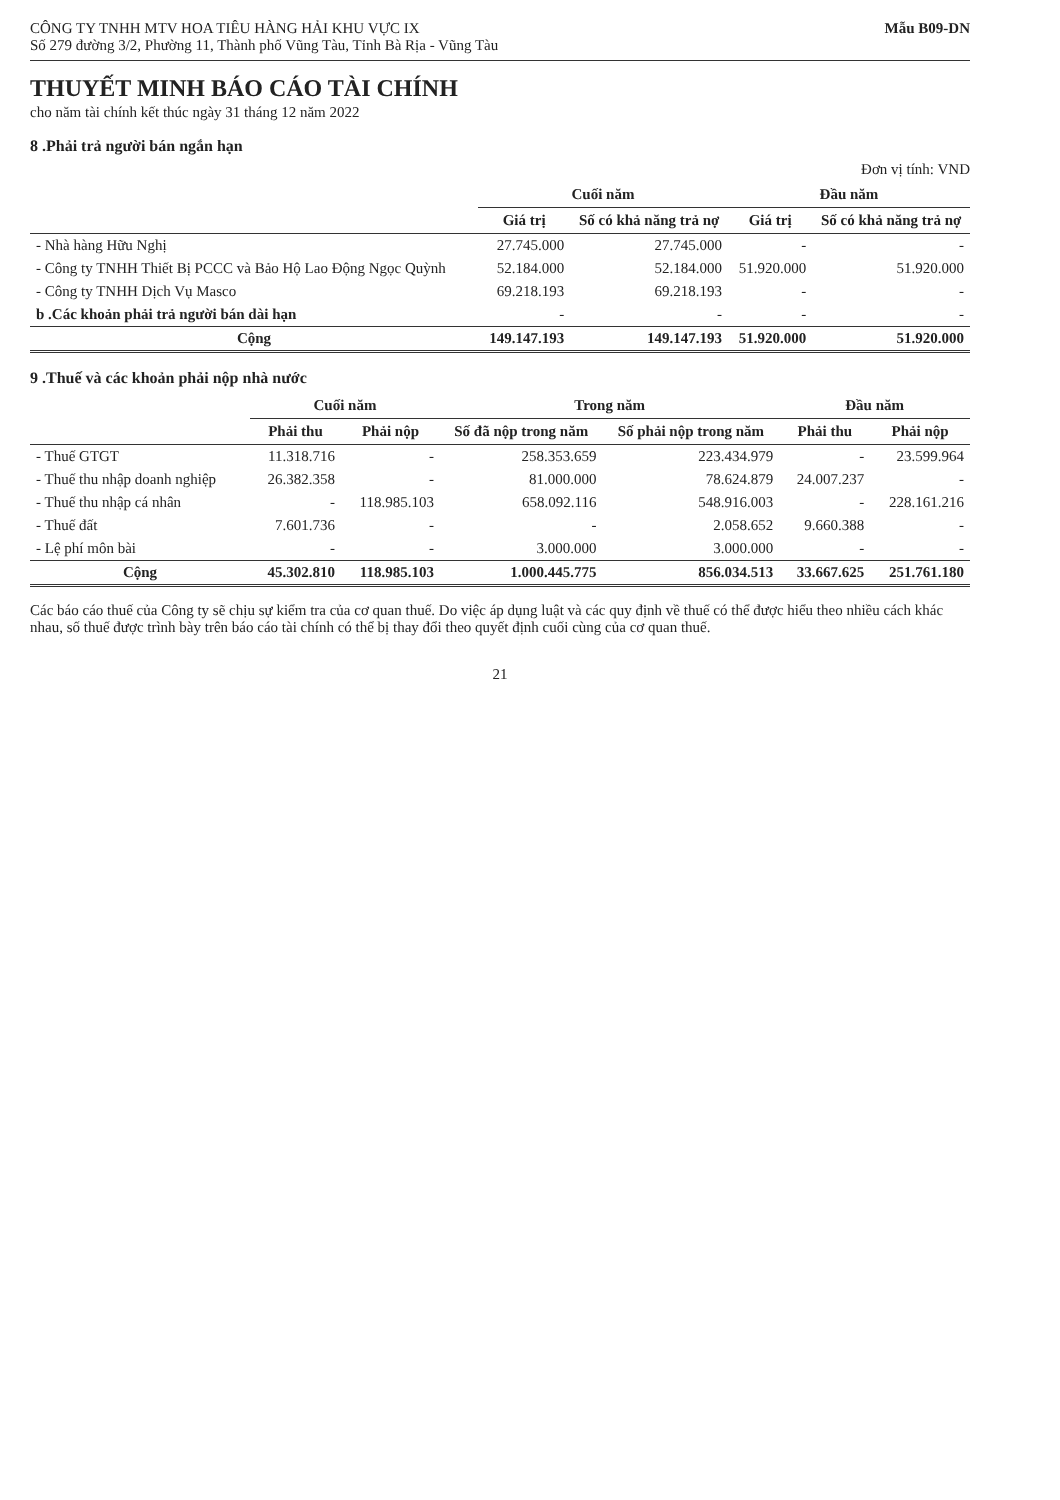CÔNG TY TNHH MTV HOA TIÊU HÀNG HẢI KHU VỰC IX
Số 279 đường 3/2, Phường 11, Thành phố Vũng Tàu, Tỉnh Bà Rịa - Vũng Tàu
Mẫu B09-DN
THUYẾT MINH BÁO CÁO TÀI CHÍNH
cho năm tài chính kết thúc ngày 31 tháng 12 năm 2022
8 .Phải trả người bán ngắn hạn
Đơn vị tính: VND
| | Cuối năm | | Đầu năm | |
| --- | --- | --- | --- | --- |
| | Giá trị | Số có khả năng trả nợ | Giá trị | Số có khả năng trả nợ |
| - Nhà hàng Hữu Nghị | 27.745.000 | 27.745.000 | - | - |
| - Công ty TNHH Thiết Bị PCCC và Bảo Hộ Lao Động Ngọc Quỳnh | 52.184.000 | 52.184.000 | 51.920.000 | 51.920.000 |
| - Công ty TNHH Dịch Vụ Masco | 69.218.193 | 69.218.193 | - | - |
| b .Các khoản phải trả người bán dài hạn | - | - | - | - |
| Cộng | 149.147.193 | 149.147.193 | 51.920.000 | 51.920.000 |
9 .Thuế và các khoản phải nộp nhà nước
| | Cuối năm | | Trong năm | | Đầu năm | |
| --- | --- | --- | --- | --- | --- | --- |
| | Phải thu | Phải nộp | Số đã nộp trong năm | Số phải nộp trong năm | Phải thu | Phải nộp |
| - Thuế GTGT | 11.318.716 | - | 258.353.659 | 223.434.979 | - | 23.599.964 |
| - Thuế thu nhập doanh nghiệp | 26.382.358 | - | 81.000.000 | 78.624.879 | 24.007.237 | - |
| - Thuế thu nhập cá nhân | - | 118.985.103 | 658.092.116 | 548.916.003 | - | 228.161.216 |
| - Thuế đất | 7.601.736 | - | - | 2.058.652 | 9.660.388 | - |
| - Lệ phí môn bài | - | - | 3.000.000 | 3.000.000 | - | - |
| Cộng | 45.302.810 | 118.985.103 | 1.000.445.775 | 856.034.513 | 33.667.625 | 251.761.180 |
Các báo cáo thuế của Công ty sẽ chịu sự kiểm tra của cơ quan thuế. Do việc áp dụng luật và các quy định về thuế có thể được hiểu theo nhiều cách khác nhau, số thuế được trình bày trên báo cáo tài chính có thể bị thay đổi theo quyết định cuối cùng của cơ quan thuế.
21